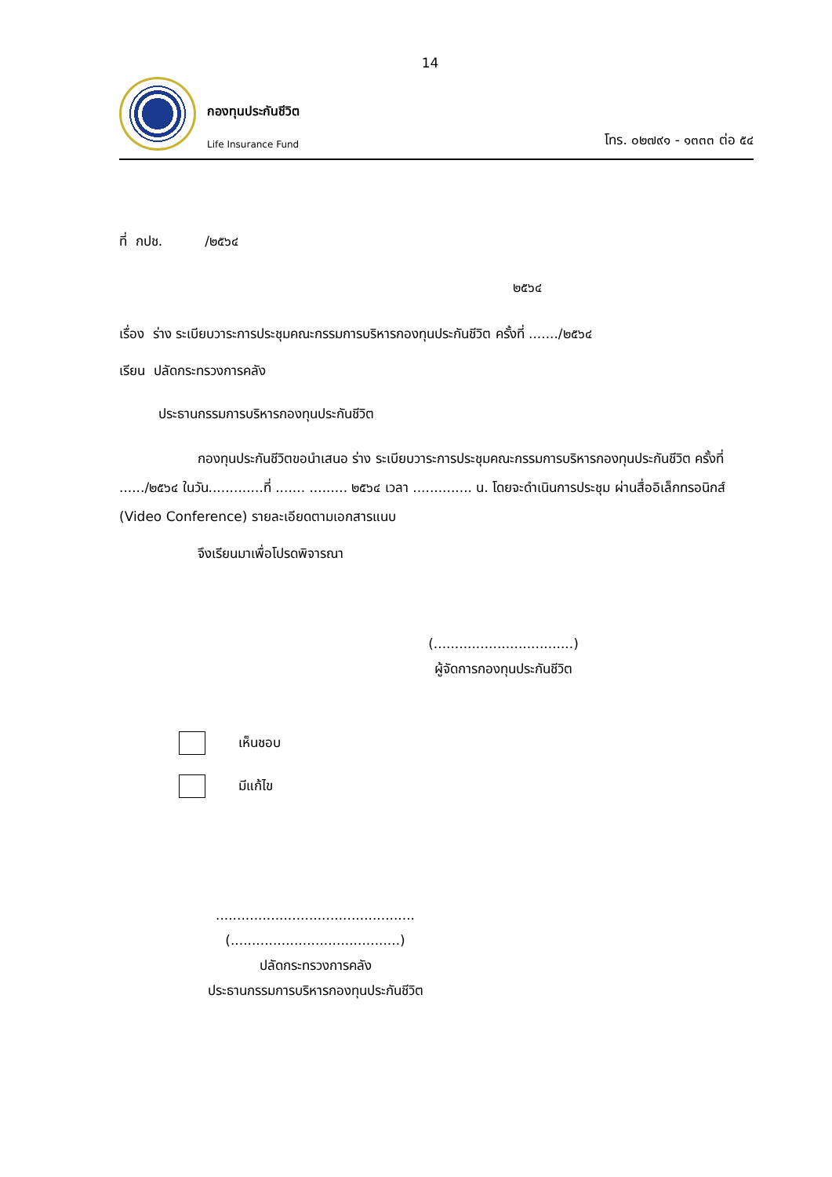14
กองทุนประกันชีวิต
Life Insurance Fund
โทร. ๐๒๗๙๑ - ๑๓๓๓ ต่อ ๕๔
ที่ กปช. /๒๕๖๔
๒๕๖๔
เรื่อง ร่าง ระเบียบวาระการประชุมคณะกรรมการบริหารกองทุนประกันชีวิต ครั้งที่ ......./๒๕๖๔
เรียน ปลัดกระทรวงการคลัง
ประธานกรรมการบริหารกองทุนประกันชีวิต
กองทุนประกันชีวิตขอนำเสนอ ร่าง ระเบียบวาระการประชุมคณะกรรมการบริหารกองทุนประกันชีวิต ครั้งที่ ....../๒๕๖๔ ในวัน.............ที่ ....... ......... ๒๕๖๔ เวลา .............. น. โดยจะดำเนินการประชุม ผ่านสื่ออิเล็กทรอนิกส์ (Video Conference) รายละเอียดตามเอกสารแนบ
จึงเรียนมาเพื่อโปรดพิจารณา
(.................................)
ผู้จัดการกองทุนประกันชีวิต
เห็นชอบ
มีแก้ไข
...............................................
(........................................)
ปลัดกระทรวงการคลัง
ประธานกรรมการบริหารกองทุนประกันชีวิต